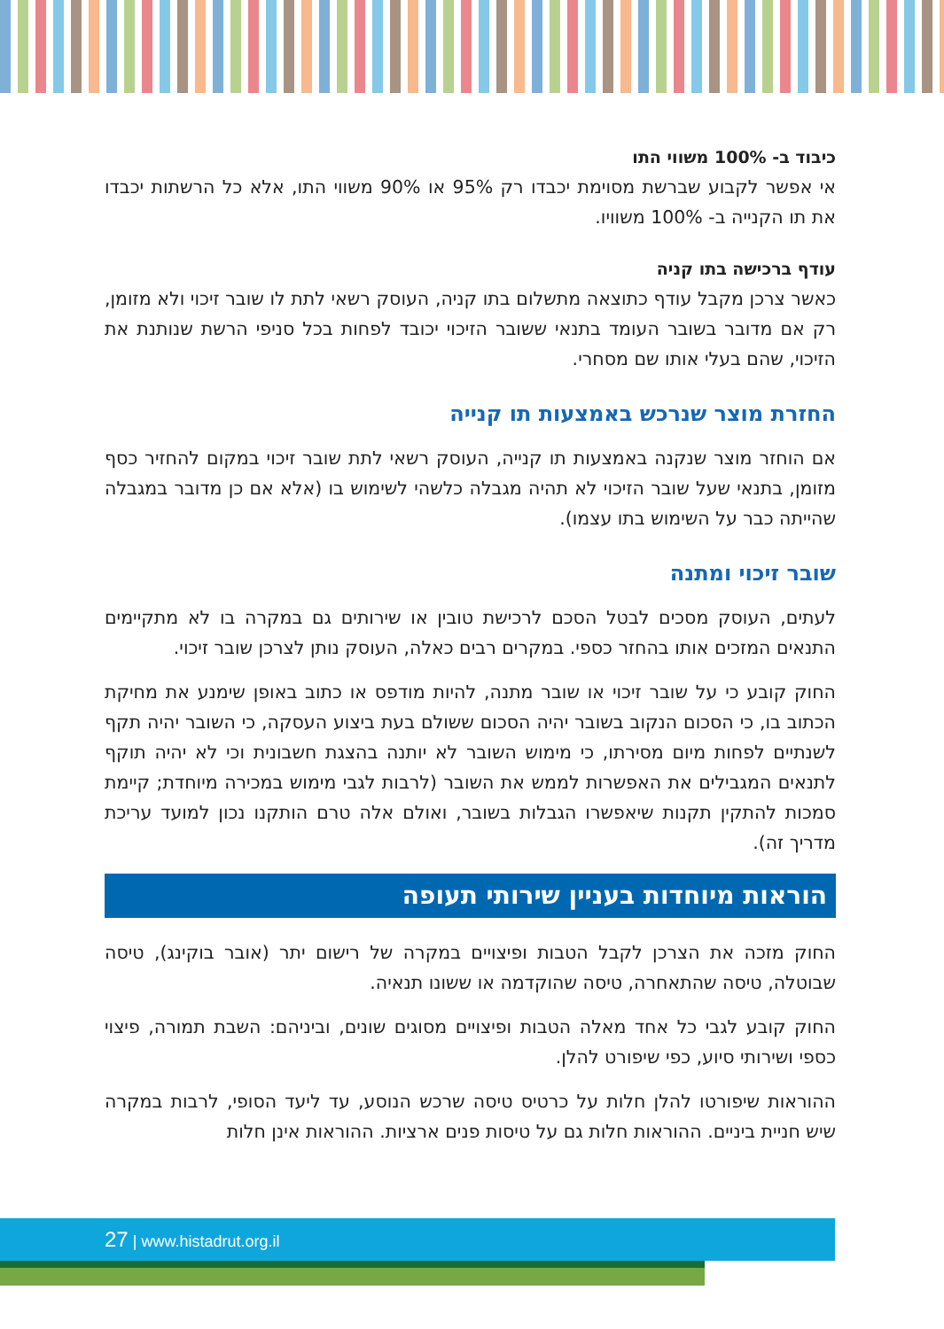כיבוד ב- 100% משווי התו
אי אפשר לקבוע שברשת מסוימת יכבדו רק 95% או 90% משווי התו, אלא כל הרשתות יכבדו את תו הקנייה ב- 100% משוויו.
עודף ברכישה בתו קניה
כאשר צרכן מקבל עודף כתוצאה מתשלום בתו קניה, העוסק רשאי לתת לו שובר זיכוי ולא מזומן, רק אם מדובר בשובר העומד בתנאי ששובר הזיכוי יכובד לפחות בכל סניפי הרשת שנותנת את הזיכוי, שהם בעלי אותו שם מסחרי.
החזרת מוצר שנרכש באמצעות תו קנייה
אם הוחזר מוצר שנקנה באמצעות תו קנייה, העוסק רשאי לתת שובר זיכוי במקום להחזיר כסף מזומן, בתנאי שעל שובר הזיכוי לא תהיה מגבלה כלשהי לשימוש בו (אלא אם כן מדובר במגבלה שהייתה כבר על השימוש בתו עצמו).
שובר זיכוי ומתנה
לעתים, העוסק מסכים לבטל הסכם לרכישת טובין או שירותים גם במקרה בו לא מתקיימים התנאים המזכים אותו בהחזר כספי. במקרים רבים כאלה, העוסק נותן לצרכן שובר זיכוי.
החוק קובע כי על שובר זיכוי או שובר מתנה, להיות מודפס או כתוב באופן שימנע את מחיקת הכתוב בו, כי הסכום הנקוב בשובר יהיה הסכום ששולם בעת ביצוע העסקה, כי השובר יהיה תקף לשנתיים לפחות מיום מסירתו, כי מימוש השובר לא יותנה בהצגת חשבונית וכי לא יהיה תוקף לתנאים המגבילים את האפשרות לממש את השובר (לרבות לגבי מימוש במכירה מיוחדת; קיימת סמכות להתקין תקנות שיאפשרו הגבלות בשובר, ואולם אלה טרם הותקנו נכון למועד עריכת מדריך זה).
הוראות מיוחדות בעניין שירותי תעופה
החוק מזכה את הצרכן לקבל הטבות ופיצויים במקרה של רישום יתר (אובר בוקינג), טיסה שבוטלה, טיסה שהתאחרה, טיסה שהוקדמה או ששונו תנאיה.
החוק קובע לגבי כל אחד מאלה הטבות ופיצויים מסוגים שונים, וביניהם: השבת תמורה, פיצוי כספי ושירותי סיוע, כפי שיפורט להלן.
ההוראות שיפורטו להלן חלות על כרטיס טיסה שרכש הנוסע, עד ליעד הסופי, לרבות במקרה שיש חניית ביניים. ההוראות חלות גם על טיסות פנים ארציות. ההוראות אינן חלות
27 | www.histadrut.org.il